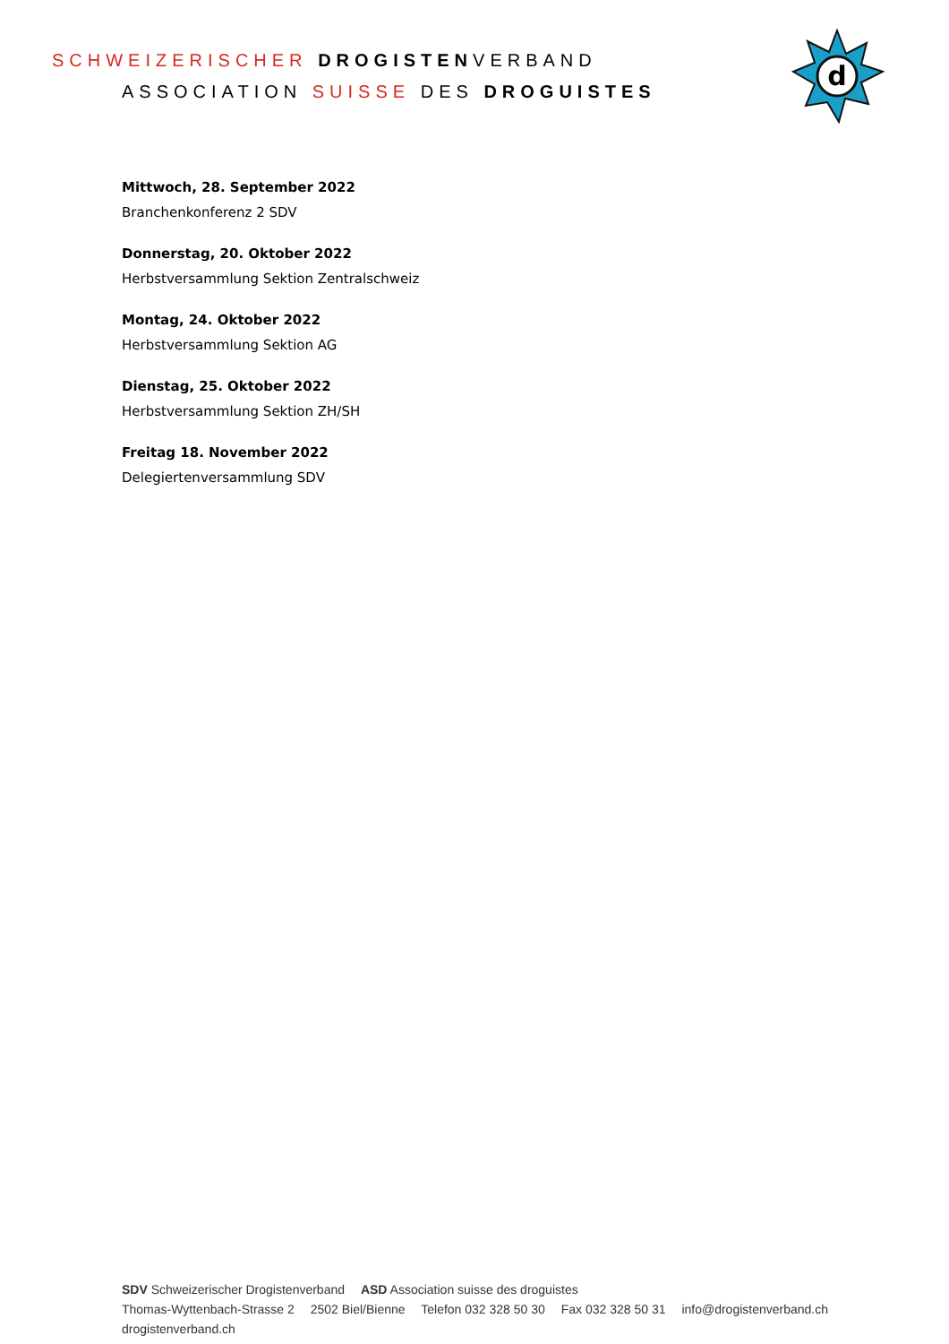SCHWEIZERISCHER DROGISTENVERBAND
ASSOCIATION SUISSE DES DROGUISTES
d
Mittwoch, 28. September 2022
Branchenkonferenz 2 SDV
Donnerstag, 20. Oktober 2022
Herbstversammlung Sektion Zentralschweiz
Montag, 24. Oktober 2022
Herbstversammlung Sektion AG
Dienstag, 25. Oktober 2022
Herbstversammlung Sektion ZH/SH
Freitag 18. November 2022
Delegiertenversammlung SDV
SDV Schweizerischer Drogistenverband ASD Association suisse des droguistes
Thomas-Wyttenbach-Strasse 2 2502 Biel/Bienne Telefon 032 328 50 30 Fax 032 328 50 31 info@drogistenverband.ch drogistenverband.ch